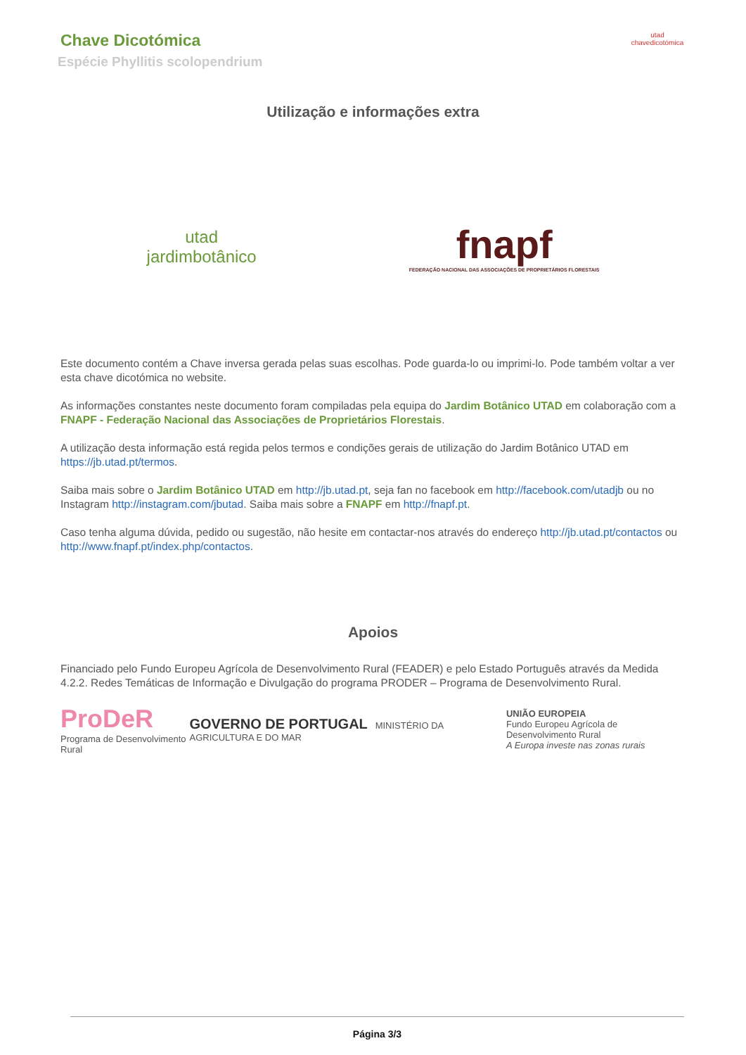Chave Dicotómica
Espécie Phyllitis scolopendrium
utad
chavedicotómica
Utilização e informações extra
utad
jardimbotânico
fnapf
FEDERAÇÃO NACIONAL DAS ASSOCIAÇÕES DE PROPRIETÁRIOS FLORESTAIS
Este documento contém a Chave inversa gerada pelas suas escolhas. Pode guarda-lo ou imprimi-lo. Pode também voltar a ver esta chave dicotómica no website.
As informações constantes neste documento foram compiladas pela equipa do Jardim Botânico UTAD em colaboração com a FNAPF - Federação Nacional das Associações de Proprietários Florestais.
A utilização desta informação está regida pelos termos e condições gerais de utilização do Jardim Botânico UTAD em https://jb.utad.pt/termos.
Saiba mais sobre o Jardim Botânico UTAD em http://jb.utad.pt, seja fan no facebook em http://facebook.com/utadjb ou no Instagram http://instagram.com/jbutad. Saiba mais sobre a FNAPF em http://fnapf.pt.
Caso tenha alguma dúvida, pedido ou sugestão, não hesite em contactar-nos através do endereço http://jb.utad.pt/contactos ou http://www.fnapf.pt/index.php/contactos.
Apoios
Financiado pelo Fundo Europeu Agrícola de Desenvolvimento Rural (FEADER) e pelo Estado Português através da Medida 4.2.2. Redes Temáticas de Informação e Divulgação do programa PRODER – Programa de Desenvolvimento Rural.
ProDeR
Programa de Desenvolvimento Rural
GOVERNO DE PORTUGAL MINISTÉRIO DA AGRICULTURA E DO MAR
UNIÃO EUROPEIA
Fundo Europeu Agrícola de Desenvolvimento Rural
A Europa investe nas zonas rurais
Página 3/3